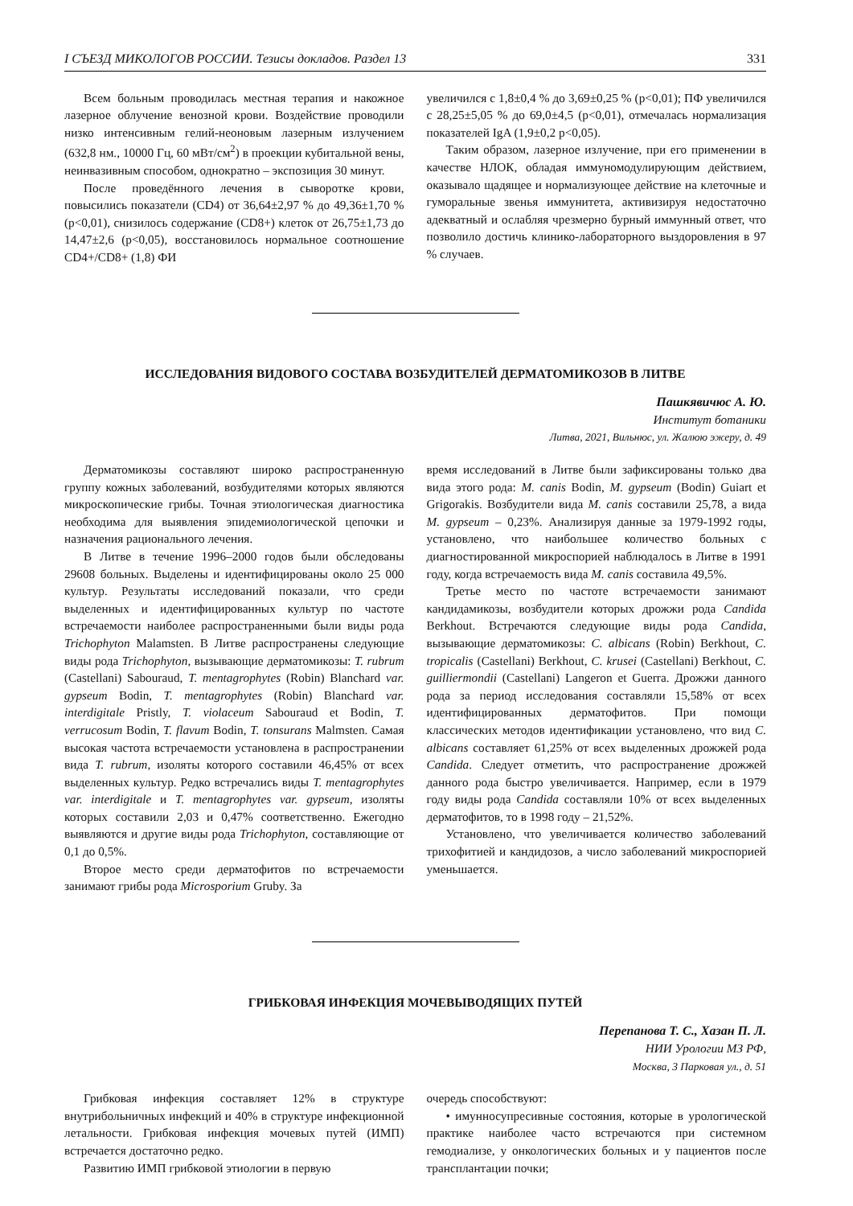I СЪЕЗД МИКОЛОГОВ РОССИИ. Тезисы докладов. Раздел 13 331
Всем больным проводилась местная терапия и накожное лазерное облучение венозной крови. Воздействие проводили низко интенсивным гелий-неоновым лазерным излучением (632,8 нм., 10000 Гц, 60 мВт/см<sup>2</sup>) в проекции кубитальной вены, неинвазивным способом, однократно – экспозиция 30 минут.
После проведённого лечения в сыворотке крови, повысились показатели (CD4) от 36,64±2,97 % до 49,36±1,70 % (р<0,01), снизилось содержание (CD8+) клеток от 26,75±1,73 до 14,47±2,6 (р<0,05), восстановилось нормальное соотношение CD4+/CD8+ (1,8) ФИ
увеличился с 1,8±0,4 % до 3,69±0,25 % (р<0,01); ПФ увеличился с 28,25±5,05 % до 69,0±4,5 (р<0,01), отмечалась нормализация показателей IgA (1,9±0,2 р<0,05).
Таким образом, лазерное излучение, при его применении в качестве НЛОК, обладая иммуномодулирующим действием, оказывало щадящее и нормализующее действие на клеточные и гуморальные звенья иммунитета, активизируя недостаточно адекватный и ослабляя чрезмерно бурный иммунный ответ, что позволило достичь клинико-лабораторного выздоровления в 97 % случаев.
ИССЛЕДОВАНИЯ ВИДОВОГО СОСТАВА ВОЗБУДИТЕЛЕЙ ДЕРМАТОМИКОЗОВ В ЛИТВЕ
Пашкявичюс А. Ю.
Институт ботаники
Литва, 2021, Вильнюс, ул. Жалюю эжеру, д. 49
Дерматомикозы составляют широко распространенную группу кожных заболеваний, возбудителями которых являются микроскопические грибы. Точная этиологическая диагностика необходима для выявления эпидемиологической цепочки и назначения рационального лечения.
В Литве в течение 1996–2000 годов были обследованы 29608 больных. Выделены и идентифицированы около 25 000 культур. Результаты исследований показали, что среди выделенных и идентифицированных культур по частоте встречаемости наиболее распространенными были виды рода Trichophyton Malamsten. В Литве распространены следующие виды рода Trichophyton, вызывающие дерматомикозы: T. rubrum (Castellani) Sabouraud, T. mentagrophytes (Robin) Blanchard var. gypseum Bodin, T. mentagrophytes (Robin) Blanchard var. interdigitale Pristly, T. violaceum Sabouraud et Bodin, T. verrucosum Bodin, T. flavum Bodin, T. tonsurans Malmsten. Самая высокая частота встречаемости установлена в распространении вида T. rubrum, изоляты которого составили 46,45% от всех выделенных культур. Редко встречались виды T. mentagrophytes var. interdigitale и T. mentagrophytes var. gypseum, изоляты которых составили 2,03 и 0,47% соответственно. Ежегодно выявляются и другие виды рода Trichophyton, составляющие от 0,1 до 0,5%.
Второе место среди дерматофитов по встречаемости занимают грибы рода Microsporium Gruby. За
время исследований в Литве были зафиксированы только два вида этого рода: M. canis Bodin, M. gypseum (Bodin) Guiart et Grigorakis. Возбудители вида M. canis составили 25,78, а вида M. gypseum – 0,23%. Анализируя данные за 1979-1992 годы, установлено, что наибольшее количество больных с диагностированной микроспорией наблюдалось в Литве в 1991 году, когда встречаемость вида M. canis составила 49,5%.
Третье место по частоте встречаемости занимают кандидамикозы, возбудители которых дрожжи рода Candida Berkhout. Встречаются следующие виды рода Candida, вызывающие дерматомикозы: C. albicans (Robin) Berkhout, C. tropicalis (Castellani) Berkhout, C. krusei (Castellani) Berkhout, C. guilliermondii (Castellani) Langeron et Guerra. Дрожжи данного рода за период исследования составляли 15,58% от всех идентифицированных дерматофитов. При помощи классических методов идентификации установлено, что вид C. albicans составляет 61,25% от всех выделенных дрожжей рода Candida. Следует отметить, что распространение дрожжей данного рода быстро увеличивается. Например, если в 1979 году виды рода Candida составляли 10% от всех выделенных дерматофитов, то в 1998 году – 21,52%.
Установлено, что увеличивается количество заболеваний трихофитией и кандидозов, а число заболеваний микроспорией уменьшается.
ГРИБКОВАЯ ИНФЕКЦИЯ МОЧЕВЫВОДЯЩИХ ПУТЕЙ
Перепанова Т. С., Хазан П. Л.
НИИ Урологии МЗ РФ,
Москва, 3 Парковая ул., д. 51
Грибковая инфекция составляет 12% в структуре внутрибольничных инфекций и 40% в структуре инфекционной летальности. Грибковая инфекция мочевых путей (ИМП) встречается достаточно редко.
Развитию ИМП грибковой этиологии в первую
очередь способствуют:
• имунносупресивные состояния, которые в урологической практике наиболее часто встречаются при системном гемодиализе, у онкологических больных и у пациентов после трансплантации почки;